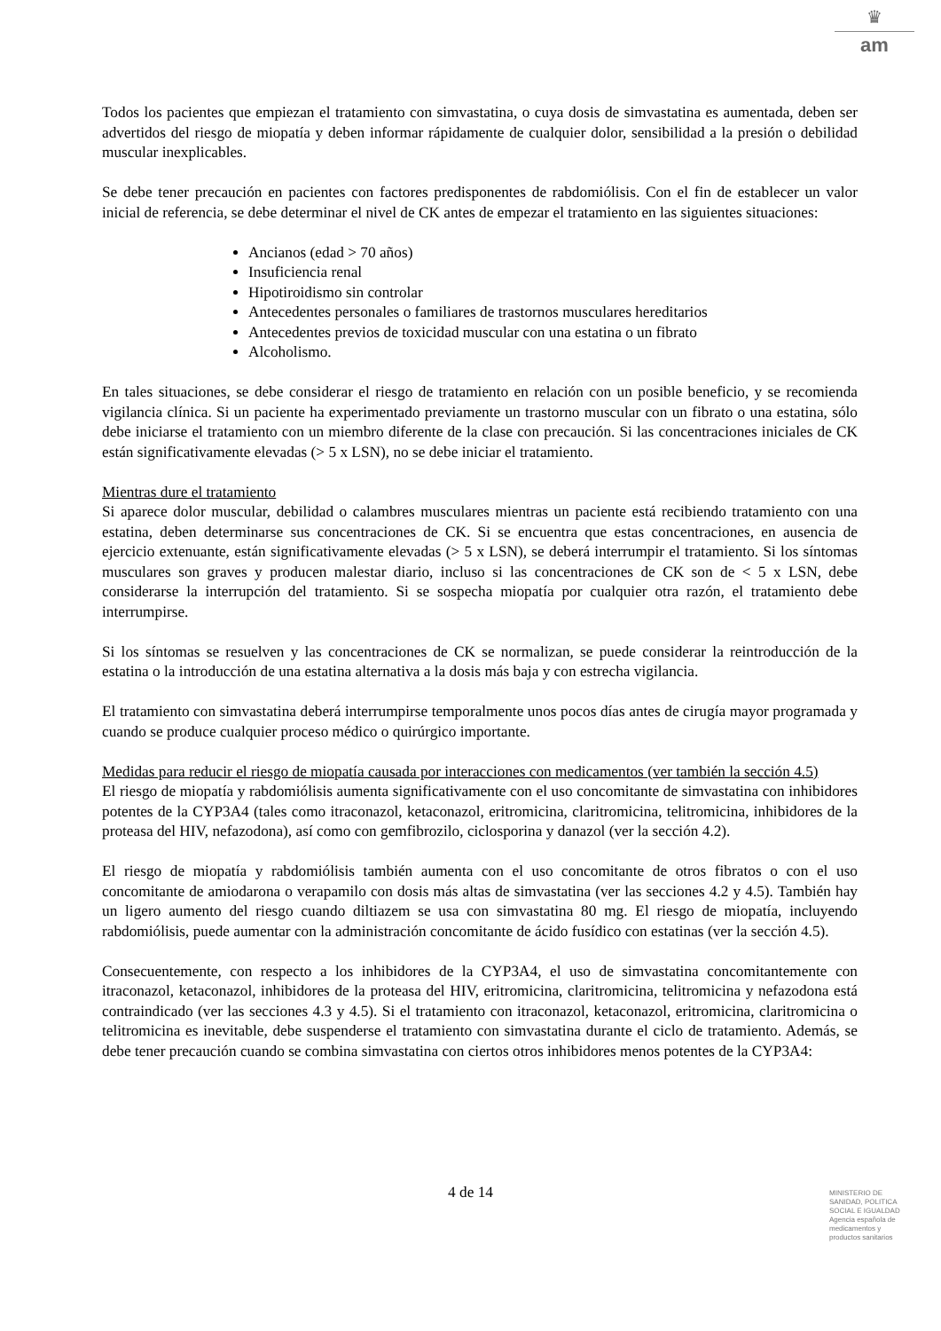♛
am
Todos los pacientes que empiezan el tratamiento con simvastatina, o cuya dosis de simvastatina es aumentada, deben ser advertidos del riesgo de miopatía y deben informar rápidamente de cualquier dolor, sensibilidad a la presión o debilidad muscular inexplicables.
Se debe tener precaución en pacientes con factores predisponentes de rabdomiólisis. Con el fin de establecer un valor inicial de referencia, se debe determinar el nivel de CK antes de empezar el tratamiento en las siguientes situaciones:
Ancianos (edad > 70 años)
Insuficiencia renal
Hipotiroidismo sin controlar
Antecedentes personales o familiares de trastornos musculares hereditarios
Antecedentes previos de toxicidad muscular con una estatina o un fibrato
Alcoholismo.
En tales situaciones, se debe considerar el riesgo de tratamiento en relación con un posible beneficio, y se recomienda vigilancia clínica. Si un paciente ha experimentado previamente un trastorno muscular con un fibrato o una estatina, sólo debe iniciarse el tratamiento con un miembro diferente de la clase con precaución. Si las concentraciones iniciales de CK están significativamente elevadas (> 5 x LSN), no se debe iniciar el tratamiento.
Mientras dure el tratamiento
Si aparece dolor muscular, debilidad o calambres musculares mientras un paciente está recibiendo tratamiento con una estatina, deben determinarse sus concentraciones de CK. Si se encuentra que estas concentraciones, en ausencia de ejercicio extenuante, están significativamente elevadas (> 5 x LSN), se deberá interrumpir el tratamiento. Si los síntomas musculares son graves y producen malestar diario, incluso si las concentraciones de CK son de < 5 x LSN, debe considerarse la interrupción del tratamiento. Si se sospecha miopatía por cualquier otra razón, el tratamiento debe interrumpirse.
Si los síntomas se resuelven y las concentraciones de CK se normalizan, se puede considerar la reintroducción de la estatina o la introducción de una estatina alternativa a la dosis más baja y con estrecha vigilancia.
El tratamiento con simvastatina deberá interrumpirse temporalmente unos pocos días antes de cirugía mayor programada y cuando se produce cualquier proceso médico o quirúrgico importante.
Medidas para reducir el riesgo de miopatía causada por interacciones con medicamentos (ver también la sección 4.5)
El riesgo de miopatía y rabdomiólisis aumenta significativamente con el uso concomitante de simvastatina con inhibidores potentes de la CYP3A4 (tales como itraconazol, ketaconazol, eritromicina, claritromicina, telitromicina, inhibidores de la proteasa del HIV, nefazodona), así como con gemfibrozilo, ciclosporina y danazol (ver la sección 4.2).
El riesgo de miopatía y rabdomiólisis también aumenta con el uso concomitante de otros fibratos o con el uso concomitante de amiodarona o verapamilo con dosis más altas de simvastatina (ver las secciones 4.2 y 4.5). También hay un ligero aumento del riesgo cuando diltiazem se usa con simvastatina 80 mg. El riesgo de miopatía, incluyendo rabdomiólisis, puede aumentar con la administración concomitante de ácido fusídico con estatinas (ver la sección 4.5).
Consecuentemente, con respecto a los inhibidores de la CYP3A4, el uso de simvastatina concomitantemente con itraconazol, ketaconazol, inhibidores de la proteasa del HIV, eritromicina, claritromicina, telitromicina y nefazodona está contraindicado (ver las secciones 4.3 y 4.5). Si el tratamiento con itraconazol, ketaconazol, eritromicina, claritromicina o telitromicina es inevitable, debe suspenderse el tratamiento con simvastatina durante el ciclo de tratamiento. Además, se debe tener precaución cuando se combina simvastatina con ciertos otros inhibidores menos potentes de la CYP3A4:
4 de 14
MINISTERIO DE
SANIDAD, POLITICA
SOCIAL E IGUALDAD
Agencia española de
medicamentos y
productos sanitarios